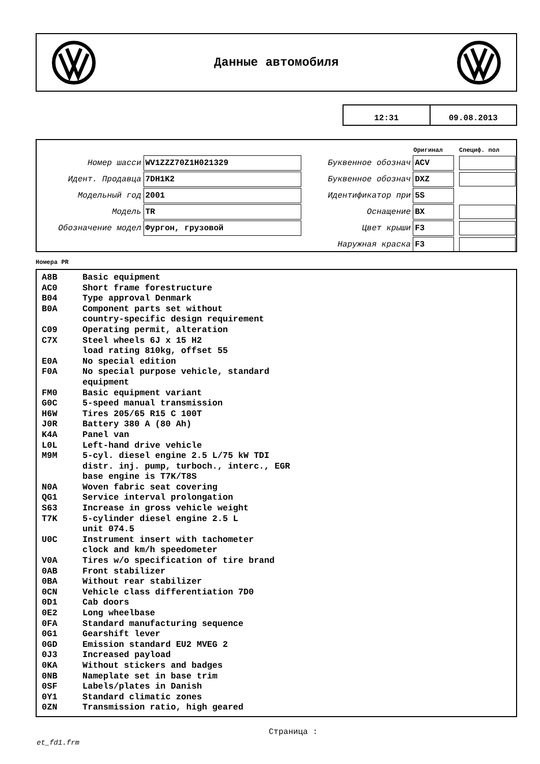Данные автомобиля
12:31 09.08.2013
| | | | Оригинал | Специф. пол |
| Номер шасси | WV1ZZZ70Z1H021329 | Буквенное обознач | ACV | |
| Идент. Продавца | 7DH1K2 | Буквенное обознач | DXZ | |
| Модельный год | 2001 | Идентификатор при | 5S | |
| Модель | TR | Оснащение | BX | |
| Обозначение модел | Фургон, грузовой | Цвет крыши | F3 | |
| | | Наружная краска | F3 | |
Номера PR
| A8B | Basic equipment |
| AC0 | Short frame forestructure |
| B04 | Type approval Denmark |
| B0A | Component parts set without country-specific design requirement |
| C09 | Operating permit, alteration |
| C7X | Steel wheels 6J x 15 H2 load rating 810kg, offset 55 |
| E0A | No special edition |
| F0A | No special purpose vehicle, standard equipment |
| FM0 | Basic equipment variant |
| G0C | 5-speed manual transmission |
| H6W | Tires 205/65 R15 C 100T |
| J0R | Battery 380 A (80 Ah) |
| K4A | Panel van |
| L0L | Left-hand drive vehicle |
| M9M | 5-cyl. diesel engine 2.5 L/75 kW TDI distr. inj. pump, turboch., interc., EGR base engine is T7K/T8S |
| N0A | Woven fabric seat covering |
| QG1 | Service interval prolongation |
| S63 | Increase in gross vehicle weight |
| T7K | 5-cylinder diesel engine 2.5 L unit 074.5 |
| U0C | Instrument insert with tachometer clock and km/h speedometer |
| V0A | Tires w/o specification of tire brand |
| 0AB | Front stabilizer |
| 0BA | Without rear stabilizer |
| 0CN | Vehicle class differentiation 7D0 |
| 0D1 | Cab doors |
| 0E2 | Long wheelbase |
| 0FA | Standard manufacturing sequence |
| 0G1 | Gearshift lever |
| 0GD | Emission standard EU2 MVEG 2 |
| 0J3 | Increased payload |
| 0KA | Without stickers and badges |
| 0NB | Nameplate set in base trim |
| 0SF | Labels/plates in Danish |
| 0Y1 | Standard climatic zones |
| 0ZN | Transmission ratio, high geared |
Страница :
et_fd1.frm